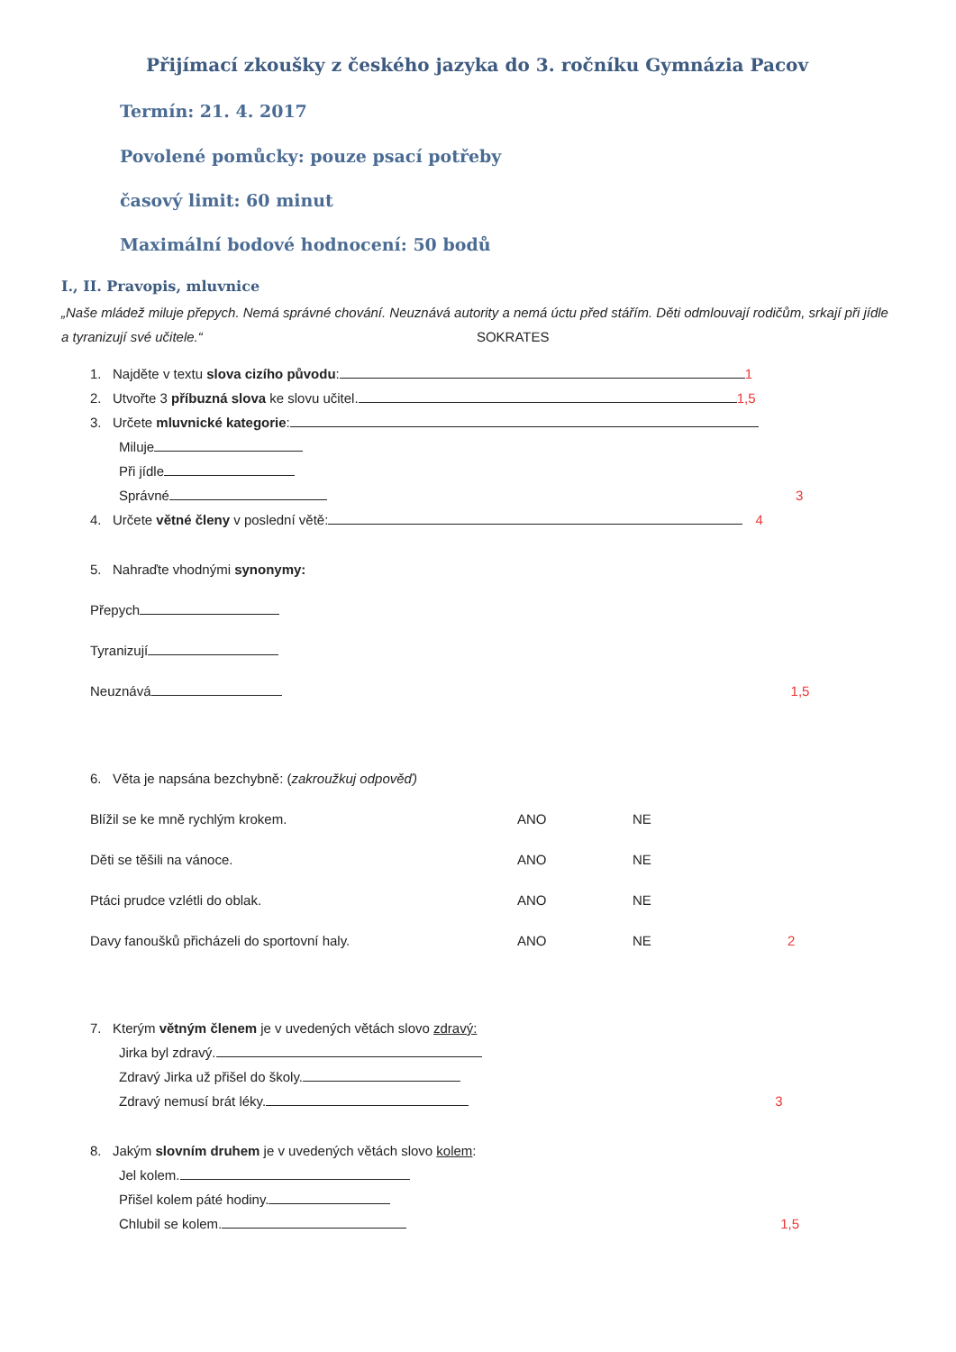Přijímací zkoušky z českého jazyka do 3. ročníku Gymnázia Pacov
Termín: 21. 4. 2017
Povolené pomůcky: pouze psací potřeby
časový limit: 60 minut
Maximální bodové hodnocení: 50 bodů
I., II. Pravopis, mluvnice
„Naše mládež miluje přepych. Nemá správné chování. Neuznává autority a nemá úctu před stářím. Děti odmlouvají rodičům, srkají při jídle a tyranizují své učitele.“ SOKRATES
1. Najděte v textu slova cizího původu: 1
2. Utvořte 3 příbuzná slova ke slovu učitel. 1,5
3. Určete mluvnické kategorie:
Miluje
Při jídle
Správné 3
4. Určete větné členy v poslední větě: 4
5. Nahraďte vhodnými synonymy:
Přepych
Tyranizují
Neuznává 1,5
6. Věta je napsána bezchybně: (zakroužkuj odpověď)
Blížil se ke mně rychlým krokem. ANO NE
Děti se těšili na vánoce. ANO NE
Ptáci prudce vzlétli do oblak. ANO NE
Davy fanoušků přicházeli do sportovní haly. ANO NE 2
7. Kterým větným členem je v uvedených větách slovo zdravý:
Jirka byl zdravý.
Zdravý Jirka už přišel do školy.
Zdravý nemusí brát léky. 3
8. Jakým slovním druhem je v uvedených větách slovo kolem:
Jel kolem.
Přišel kolem páté hodiny.
Chlubil se kolem. 1,5